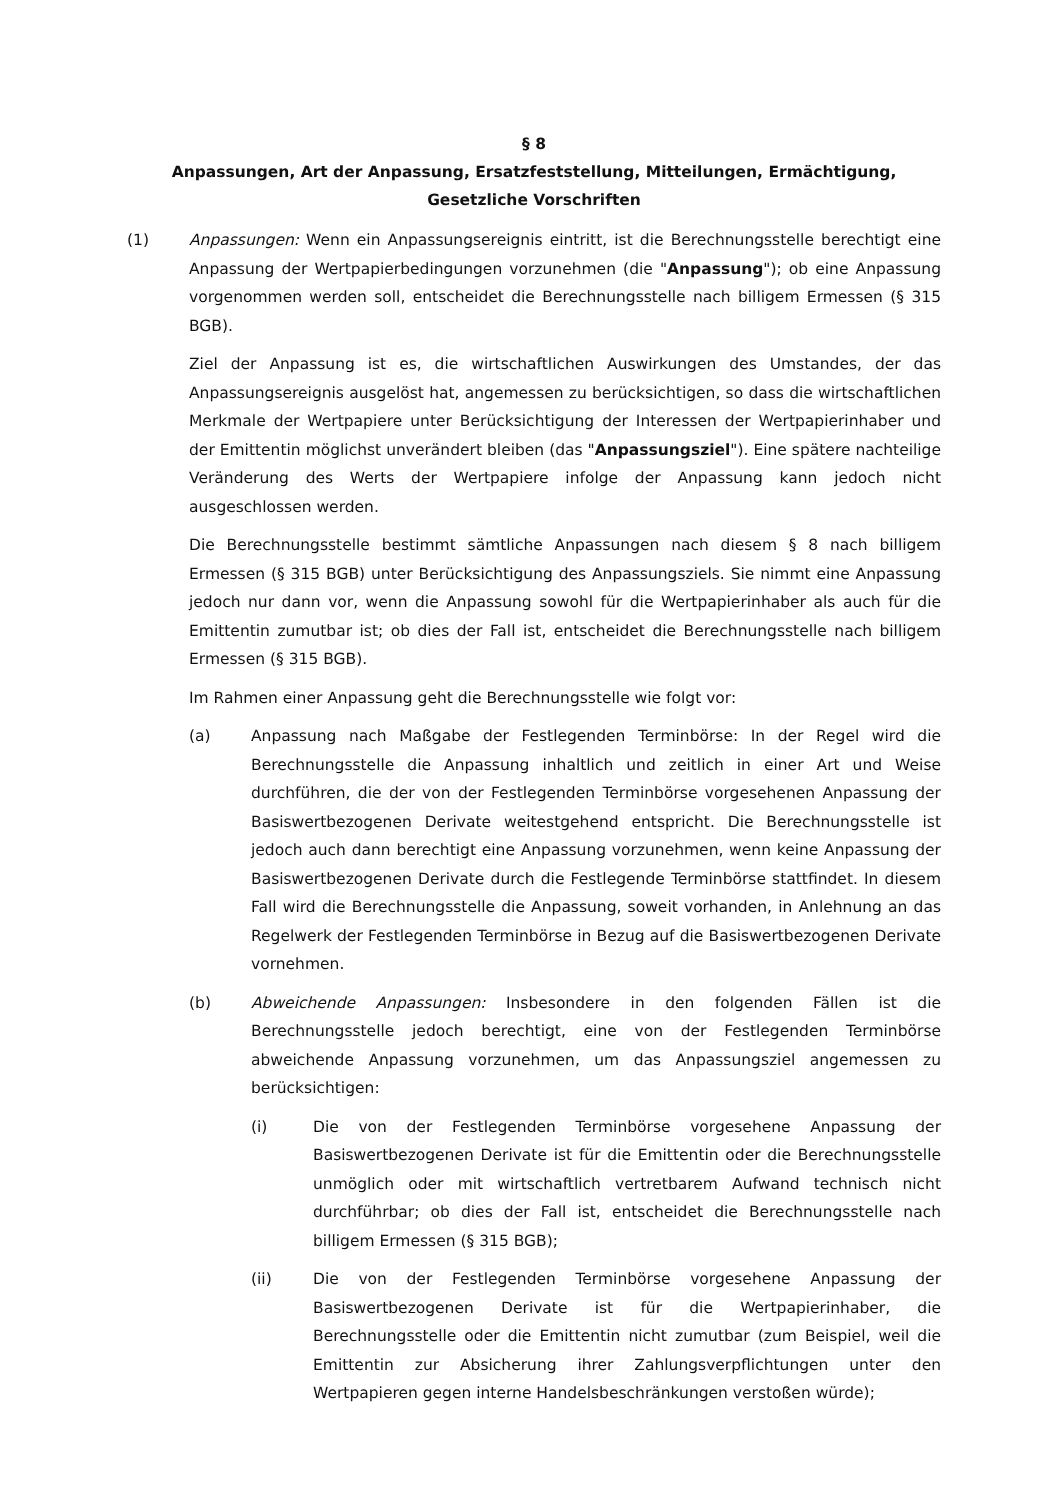§ 8
Anpassungen, Art der Anpassung, Ersatzfeststellung, Mitteilungen, Ermächtigung,
Gesetzliche Vorschriften
(1) Anpassungen: Wenn ein Anpassungsereignis eintritt, ist die Berechnungsstelle berechtigt eine Anpassung der Wertpapierbedingungen vorzunehmen (die "Anpassung"); ob eine Anpassung vorgenommen werden soll, entscheidet die Berechnungsstelle nach billigem Ermessen (§ 315 BGB).
Ziel der Anpassung ist es, die wirtschaftlichen Auswirkungen des Umstandes, der das Anpassungsereignis ausgelöst hat, angemessen zu berücksichtigen, so dass die wirtschaftlichen Merkmale der Wertpapiere unter Berücksichtigung der Interessen der Wertpapierinhaber und der Emittentin möglichst unverändert bleiben (das "Anpassungsziel"). Eine spätere nachteilige Veränderung des Werts der Wertpapiere infolge der Anpassung kann jedoch nicht ausgeschlossen werden.
Die Berechnungsstelle bestimmt sämtliche Anpassungen nach diesem § 8 nach billigem Ermessen (§ 315 BGB) unter Berücksichtigung des Anpassungsziels. Sie nimmt eine Anpassung jedoch nur dann vor, wenn die Anpassung sowohl für die Wertpapierinhaber als auch für die Emittentin zumutbar ist; ob dies der Fall ist, entscheidet die Berechnungsstelle nach billigem Ermessen (§ 315 BGB).
Im Rahmen einer Anpassung geht die Berechnungsstelle wie folgt vor:
(a) Anpassung nach Maßgabe der Festlegenden Terminbörse: In der Regel wird die Berechnungsstelle die Anpassung inhaltlich und zeitlich in einer Art und Weise durchführen, die der von der Festlegenden Terminbörse vorgesehenen Anpassung der Basiswertbezogenen Derivate weitestgehend entspricht. Die Berechnungsstelle ist jedoch auch dann berechtigt eine Anpassung vorzunehmen, wenn keine Anpassung der Basiswertbezogenen Derivate durch die Festlegende Terminbörse stattfindet. In diesem Fall wird die Berechnungsstelle die Anpassung, soweit vorhanden, in Anlehnung an das Regelwerk der Festlegenden Terminbörse in Bezug auf die Basiswertbezogenen Derivate vornehmen.
(b) Abweichende Anpassungen: Insbesondere in den folgenden Fällen ist die Berechnungsstelle jedoch berechtigt, eine von der Festlegenden Terminbörse abweichende Anpassung vorzunehmen, um das Anpassungsziel angemessen zu berücksichtigen:
(i) Die von der Festlegenden Terminbörse vorgesehene Anpassung der Basiswertbezogenen Derivate ist für die Emittentin oder die Berechnungsstelle unmöglich oder mit wirtschaftlich vertretbarem Aufwand technisch nicht durchführbar; ob dies der Fall ist, entscheidet die Berechnungsstelle nach billigem Ermessen (§ 315 BGB);
(ii) Die von der Festlegenden Terminbörse vorgesehene Anpassung der Basiswertbezogenen Derivate ist für die Wertpapierinhaber, die Berechnungsstelle oder die Emittentin nicht zumutbar (zum Beispiel, weil die Emittentin zur Absicherung ihrer Zahlungsverpflichtungen unter den Wertpapieren gegen interne Handelsbeschränkungen verstoßen würde);